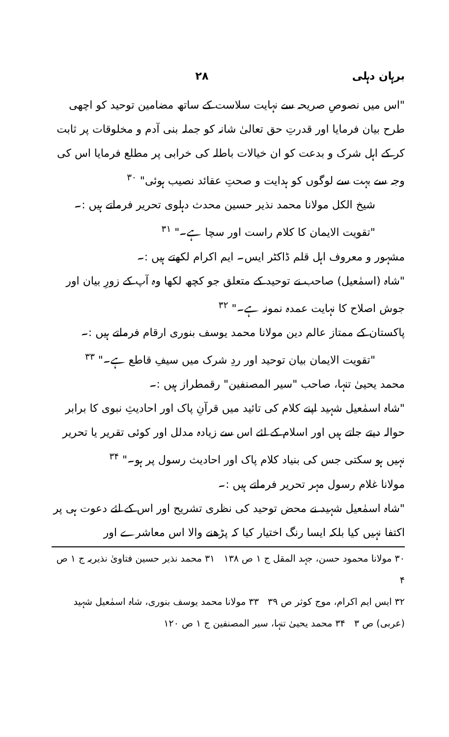برہان دہلی ۲۸
"اس میں نصوصِ صریحہ سے نہایت سلاست کے ساتھ مضامین توحید کو اچھی طرح بیان فرمایا اور قدرتِ حق تعالیٰ شانہ کو جملہ بنی آدم و مخلوقات پر ثابت کر کے اہل شرک و بدعت کو ان خیالات باطلہ کی خرابی پر مطلع فرمایا اس کی وجہ سے بہت سے لوگوں کو ہدایت و صحتِ عقائد نصیب ہوئی" <sup>۳۰</sup>
شیخ الکل مولانا محمد نذیر حسین محدث دہلوی تحریر فرماتے ہیں :۔
"تقویت الایمان کا کلام راست اور سچا ہے۔" <sup>۳۱</sup>
مشہور و معروف اہل قلم ڈاکٹر ایس۔ ایم اکرام لکھتے ہیں :۔
"شاہ (اسمٰعیل) صاحب نے توحید کے متعلق جو کچھ لکھا وہ آپ کے زورِ بیان اور جوش اصلاح کا نہایت عمدہ نمونہ ہے۔" <sup>۳۲</sup>
پاکستان کے ممتاز عالم دین مولانا محمد یوسف بنوری ارقام فرماتے ہیں :۔
"تقویت الایمان بیان توحید اور ردِ شرک میں سیفِ قاطع ہے۔" <sup>۳۳</sup>
محمد یحییٰ تنہا، صاحب "سیر المصنفین" رقمطراز ہیں :۔
"شاہ اسمٰعیل شہید اپنے کلام کی تائید میں قرآنِ پاک اور احادیثِ نبوی کا برابر حوالہ دیتے جاتے ہیں اور اسلام کے لئے اس سے زیادہ مدلل اور کوئی تقریر یا تحریر نہیں ہو سکتی جس کی بنیاد کلام پاک اور احادیث رسول پر ہو۔" <sup>۳۴</sup>
مولانا غلام رسول مہر تحریر فرماتے ہیں :۔
"شاہ اسمٰعیل شہید نے محض توحید کی نظری تشریح اور اس کے لئے دعوت ہی پر اکتفا نہیں کیا بلکہ ایسا رنگ اختیار کیا کہ پڑھنے والا اس معاشرے اور
۳۰ مولانا محمود حسن، جہد المقل ج ۱ ص ۱۳۸ ۳۱ محمد نذیر حسین فتاویٰ نذیریہ ج ۱ ص ۴
۳۲ ایس ایم اکرام، موج کوثر ص ۳۹ ۳۳ مولانا محمد یوسف بنوری، شاہ اسمٰعیل شہید
(عربی) ص ۳ ۳۴ محمد یحییٰ تنہا، سیر المصنفین ج ۱ ص ۱۲۰